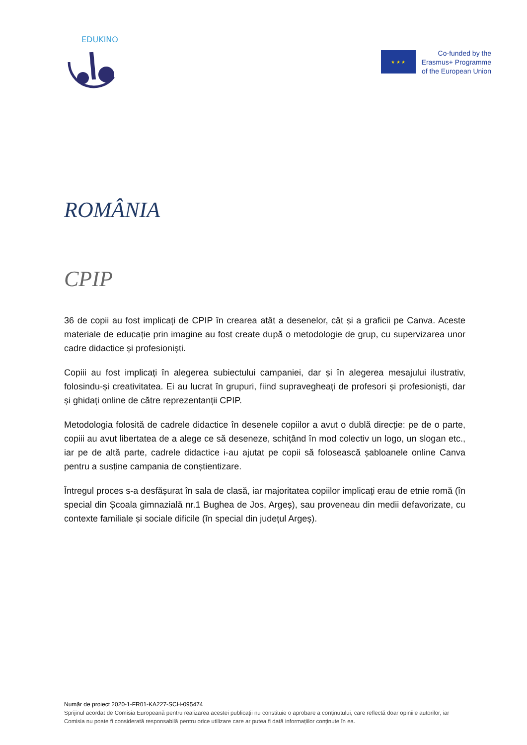EDUKINO
★ ★ ★
Co-funded by the
Erasmus+ Programme
of the European Union
ROMÂNIA
CPIP
36 de copii au fost implicați de CPIP în crearea atât a desenelor, cât și a graficii pe Canva. Aceste materiale de educație prin imagine au fost create după o metodologie de grup, cu supervizarea unor cadre didactice și profesioniști.
Copiii au fost implicați în alegerea subiectului campaniei, dar și în alegerea mesajului ilustrativ, folosindu-și creativitatea. Ei au lucrat în grupuri, fiind supravegheați de profesori și profesioniști, dar și ghidați online de către reprezentanții CPIP.
Metodologia folosită de cadrele didactice în desenele copiilor a avut o dublă direcție: pe de o parte, copiii au avut libertatea de a alege ce să deseneze, schițând în mod colectiv un logo, un slogan etc., iar pe de altă parte, cadrele didactice i-au ajutat pe copii să folosească șabloanele online Canva pentru a susține campania de conștientizare.
Întregul proces s-a desfășurat în sala de clasă, iar majoritatea copiilor implicați erau de etnie romă (în special din Școala gimnazială nr.1 Bughea de Jos, Argeș), sau proveneau din medii defavorizate, cu contexte familiale și sociale dificile (în special din județul Argeș).
Număr de proiect 2020-1-FR01-KA227-SCH-095474
Sprijinul acordat de Comisia Europeană pentru realizarea acestei publicații nu constituie o aprobare a conținutului, care reflectă doar opiniile autorilor, iar Comisia nu poate fi considerată responsabilă pentru orice utilizare care ar putea fi dată informațiilor conținute în ea.